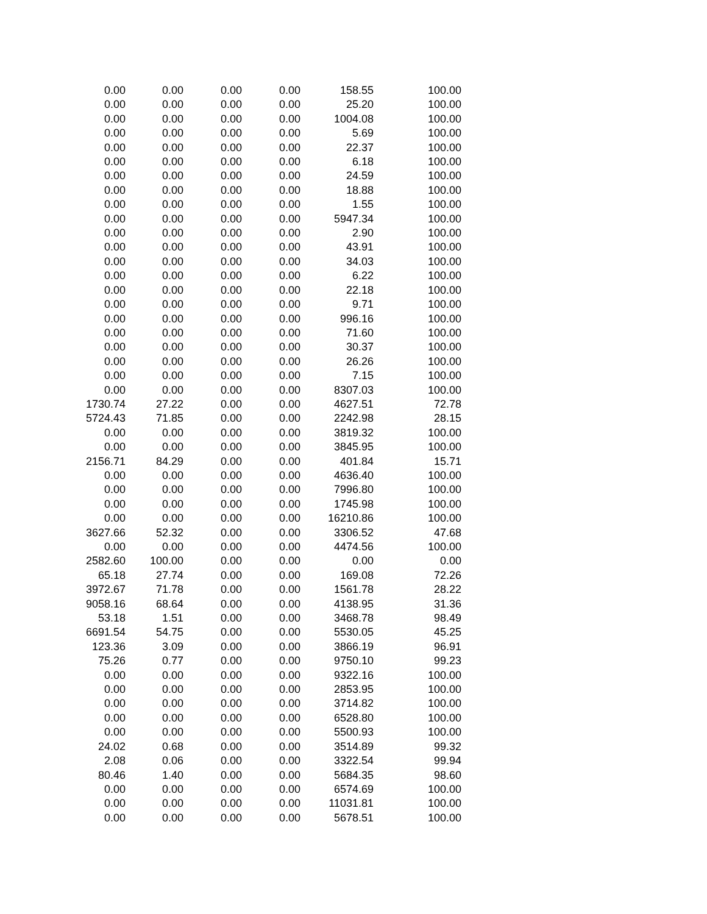| 0.00 | 0.00 | 0.00 | 0.00 | 158.55 | 100.00 |
| 0.00 | 0.00 | 0.00 | 0.00 | 25.20 | 100.00 |
| 0.00 | 0.00 | 0.00 | 0.00 | 1004.08 | 100.00 |
| 0.00 | 0.00 | 0.00 | 0.00 | 5.69 | 100.00 |
| 0.00 | 0.00 | 0.00 | 0.00 | 22.37 | 100.00 |
| 0.00 | 0.00 | 0.00 | 0.00 | 6.18 | 100.00 |
| 0.00 | 0.00 | 0.00 | 0.00 | 24.59 | 100.00 |
| 0.00 | 0.00 | 0.00 | 0.00 | 18.88 | 100.00 |
| 0.00 | 0.00 | 0.00 | 0.00 | 1.55 | 100.00 |
| 0.00 | 0.00 | 0.00 | 0.00 | 5947.34 | 100.00 |
| 0.00 | 0.00 | 0.00 | 0.00 | 2.90 | 100.00 |
| 0.00 | 0.00 | 0.00 | 0.00 | 43.91 | 100.00 |
| 0.00 | 0.00 | 0.00 | 0.00 | 34.03 | 100.00 |
| 0.00 | 0.00 | 0.00 | 0.00 | 6.22 | 100.00 |
| 0.00 | 0.00 | 0.00 | 0.00 | 22.18 | 100.00 |
| 0.00 | 0.00 | 0.00 | 0.00 | 9.71 | 100.00 |
| 0.00 | 0.00 | 0.00 | 0.00 | 996.16 | 100.00 |
| 0.00 | 0.00 | 0.00 | 0.00 | 71.60 | 100.00 |
| 0.00 | 0.00 | 0.00 | 0.00 | 30.37 | 100.00 |
| 0.00 | 0.00 | 0.00 | 0.00 | 26.26 | 100.00 |
| 0.00 | 0.00 | 0.00 | 0.00 | 7.15 | 100.00 |
| 0.00 | 0.00 | 0.00 | 0.00 | 8307.03 | 100.00 |
| 1730.74 | 27.22 | 0.00 | 0.00 | 4627.51 | 72.78 |
| 5724.43 | 71.85 | 0.00 | 0.00 | 2242.98 | 28.15 |
| 0.00 | 0.00 | 0.00 | 0.00 | 3819.32 | 100.00 |
| 0.00 | 0.00 | 0.00 | 0.00 | 3845.95 | 100.00 |
| 2156.71 | 84.29 | 0.00 | 0.00 | 401.84 | 15.71 |
| 0.00 | 0.00 | 0.00 | 0.00 | 4636.40 | 100.00 |
| 0.00 | 0.00 | 0.00 | 0.00 | 7996.80 | 100.00 |
| 0.00 | 0.00 | 0.00 | 0.00 | 1745.98 | 100.00 |
| 0.00 | 0.00 | 0.00 | 0.00 | 16210.86 | 100.00 |
| 3627.66 | 52.32 | 0.00 | 0.00 | 3306.52 | 47.68 |
| 0.00 | 0.00 | 0.00 | 0.00 | 4474.56 | 100.00 |
| 2582.60 | 100.00 | 0.00 | 0.00 | 0.00 | 0.00 |
| 65.18 | 27.74 | 0.00 | 0.00 | 169.08 | 72.26 |
| 3972.67 | 71.78 | 0.00 | 0.00 | 1561.78 | 28.22 |
| 9058.16 | 68.64 | 0.00 | 0.00 | 4138.95 | 31.36 |
| 53.18 | 1.51 | 0.00 | 0.00 | 3468.78 | 98.49 |
| 6691.54 | 54.75 | 0.00 | 0.00 | 5530.05 | 45.25 |
| 123.36 | 3.09 | 0.00 | 0.00 | 3866.19 | 96.91 |
| 75.26 | 0.77 | 0.00 | 0.00 | 9750.10 | 99.23 |
| 0.00 | 0.00 | 0.00 | 0.00 | 9322.16 | 100.00 |
| 0.00 | 0.00 | 0.00 | 0.00 | 2853.95 | 100.00 |
| 0.00 | 0.00 | 0.00 | 0.00 | 3714.82 | 100.00 |
| 0.00 | 0.00 | 0.00 | 0.00 | 6528.80 | 100.00 |
| 0.00 | 0.00 | 0.00 | 0.00 | 5500.93 | 100.00 |
| 24.02 | 0.68 | 0.00 | 0.00 | 3514.89 | 99.32 |
| 2.08 | 0.06 | 0.00 | 0.00 | 3322.54 | 99.94 |
| 80.46 | 1.40 | 0.00 | 0.00 | 5684.35 | 98.60 |
| 0.00 | 0.00 | 0.00 | 0.00 | 6574.69 | 100.00 |
| 0.00 | 0.00 | 0.00 | 0.00 | 11031.81 | 100.00 |
| 0.00 | 0.00 | 0.00 | 0.00 | 5678.51 | 100.00 |